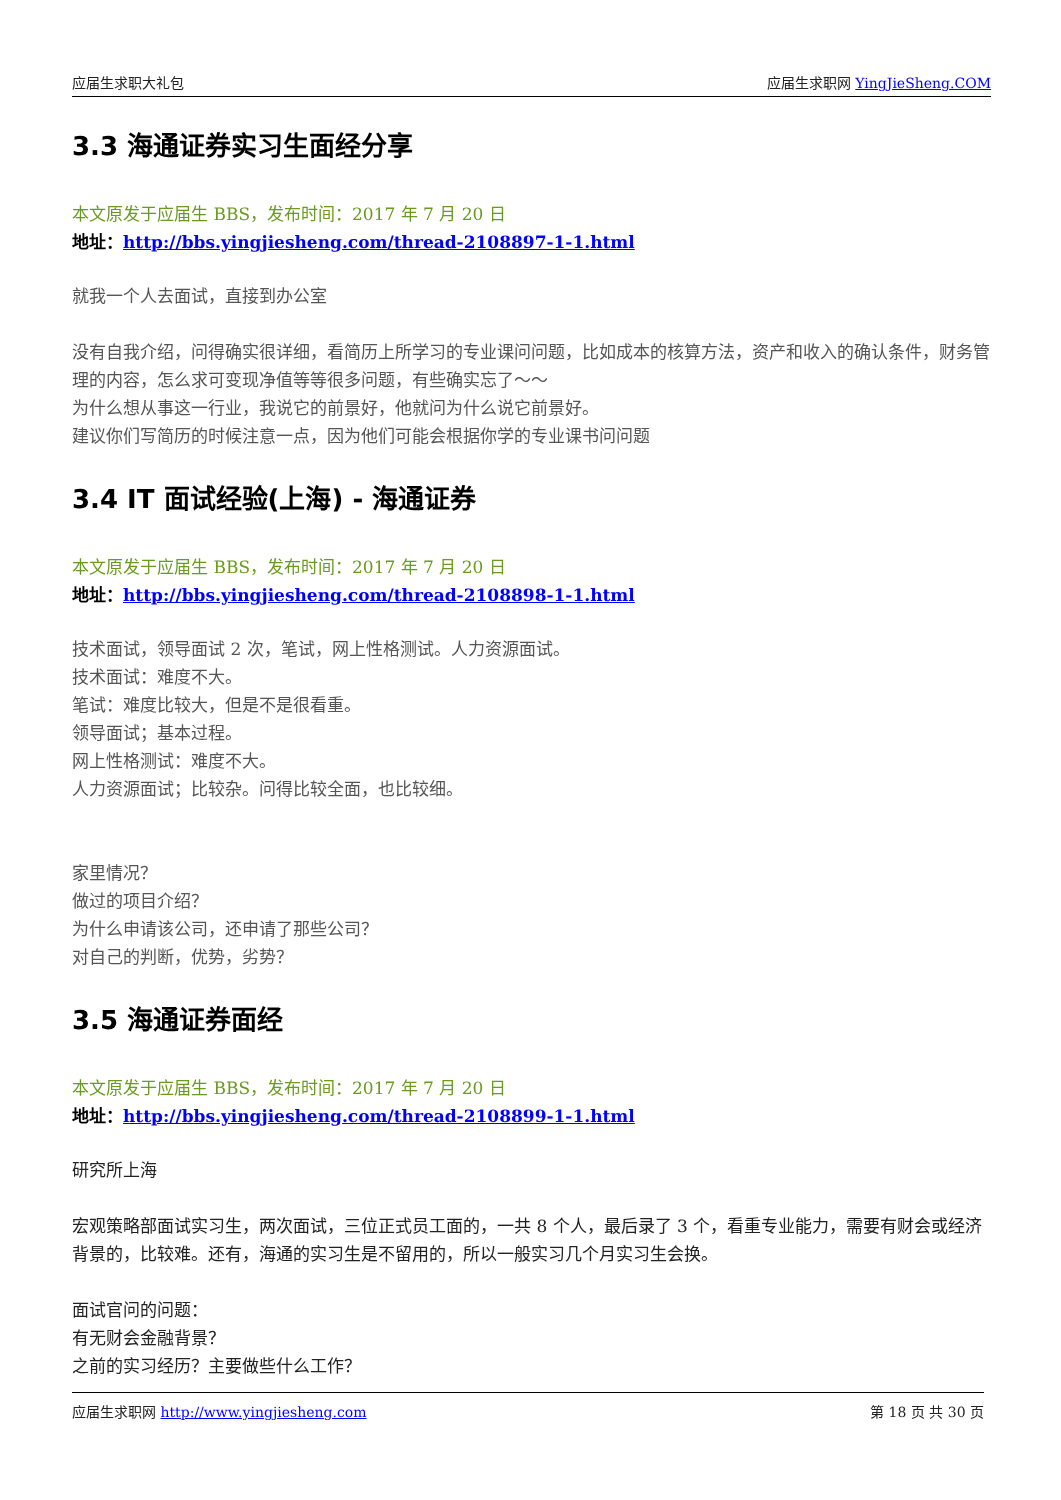应届生求职大礼包 应届生求职网 YingJieSheng.COM
3.3 海通证券实习生面经分享
本文原发于应届生 BBS，发布时间：2017 年 7 月 20 日
地址：http://bbs.yingjiesheng.com/thread-2108897-1-1.html
就我一个人去面试，直接到办公室
没有自我介绍，问得确实很详细，看简历上所学习的专业课问问题，比如成本的核算方法，资产和收入的确认条件，财务管理的内容，怎么求可变现净值等等很多问题，有些确实忘了～～
为什么想从事这一行业，我说它的前景好，他就问为什么说它前景好。
建议你们写简历的时候注意一点，因为他们可能会根据你学的专业课书问问题
3.4 IT 面试经验(上海) - 海通证券
本文原发于应届生 BBS，发布时间：2017 年 7 月 20 日
地址：http://bbs.yingjiesheng.com/thread-2108898-1-1.html
技术面试，领导面试 2 次，笔试，网上性格测试。人力资源面试。
技术面试：难度不大。
笔试：难度比较大，但是不是很看重。
领导面试；基本过程。
网上性格测试：难度不大。
人力资源面试；比较杂。问得比较全面，也比较细。
家里情况？
做过的项目介绍？
为什么申请该公司，还申请了那些公司？
对自己的判断，优势，劣势？
3.5 海通证券面经
本文原发于应届生 BBS，发布时间：2017 年 7 月 20 日
地址：http://bbs.yingjiesheng.com/thread-2108899-1-1.html
研究所上海
宏观策略部面试实习生，两次面试，三位正式员工面的，一共 8 个人，最后录了 3 个，看重专业能力，需要有财会或经济背景的，比较难。还有，海通的实习生是不留用的，所以一般实习几个月实习生会换。
面试官问的问题：
有无财会金融背景？
之前的实习经历？主要做些什么工作？
应届生求职网 http://www.yingjiesheng.com 第 18 页 共 30 页